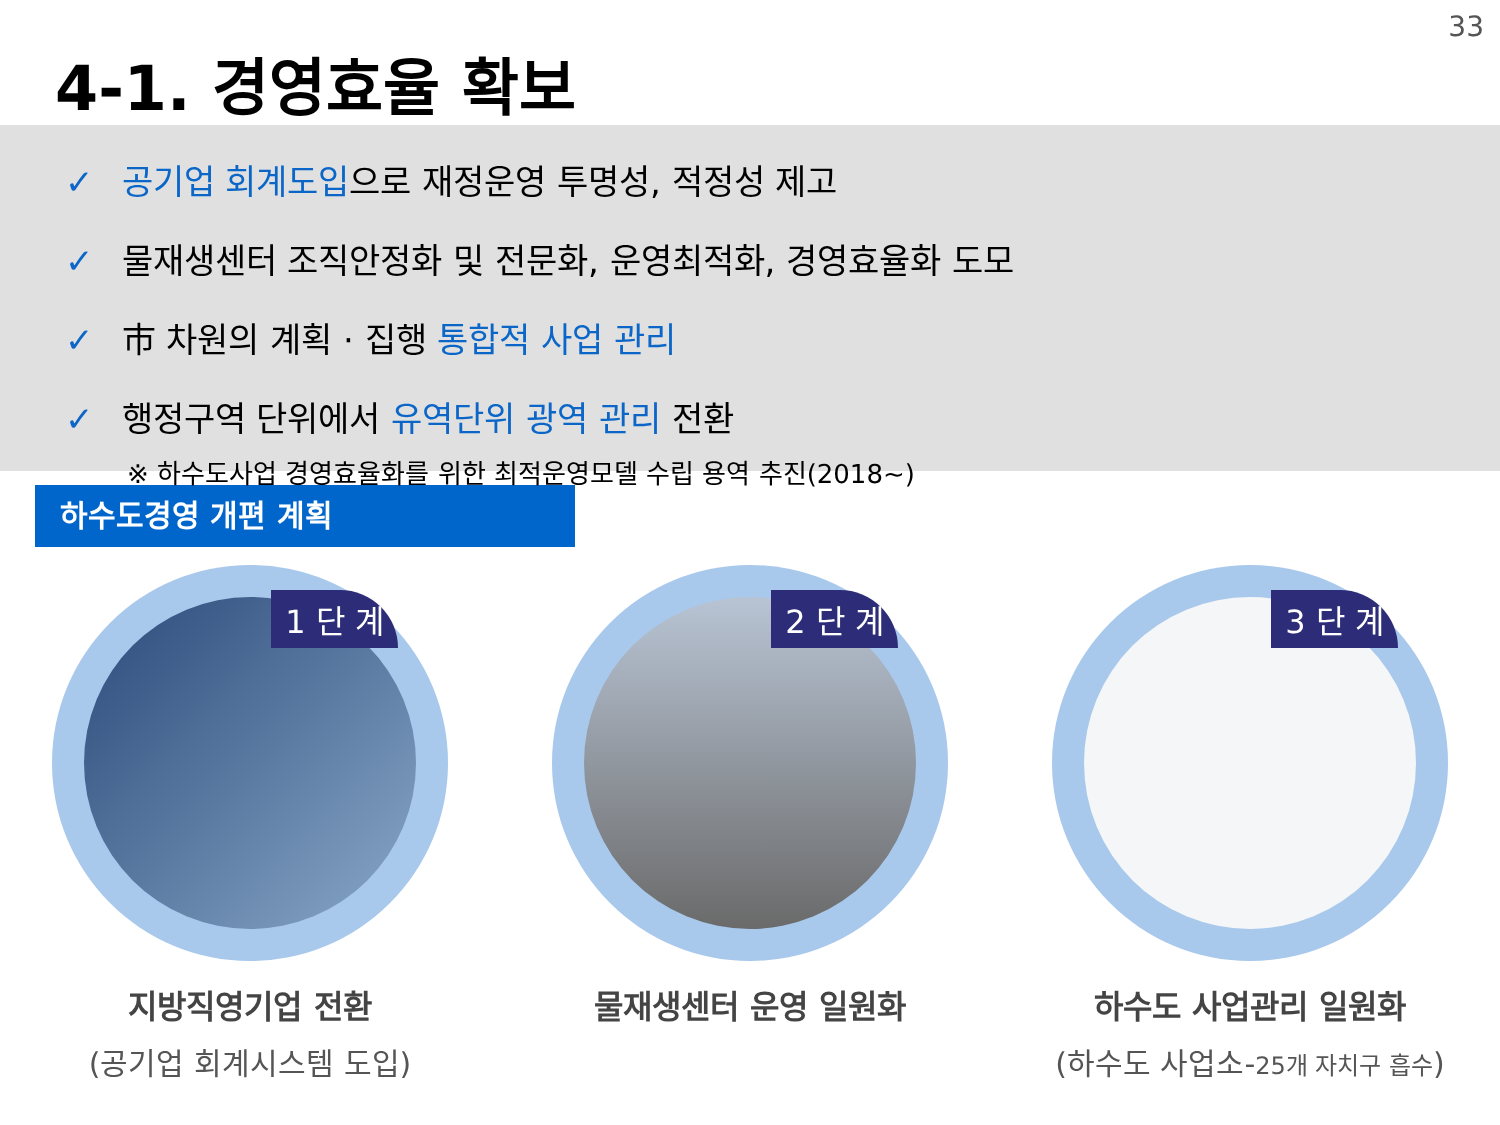33
4-1. 경영효율 확보
✓ 공기업 회계도입으로 재정운영 투명성, 적정성 제고
✓ 물재생센터 조직안정화 및 전문화, 운영최적화, 경영효율화 도모
✓ 市 차원의 계획 · 집행 통합적 사업 관리
✓ 행정구역 단위에서 유역단위 광역 관리 전환
※ 하수도사업 경영효율화를 위한 최적운영모델 수립 용역 추진(2018~)
하수도경영 개편 계획
1 단 계
지방직영기업 전환
(공기업 회계시스템 도입)
2 단 계
물재생센터 운영 일원화
3 단 계
하수도 사업관리 일원화
(하수도 사업소-25개 자치구 흡수)